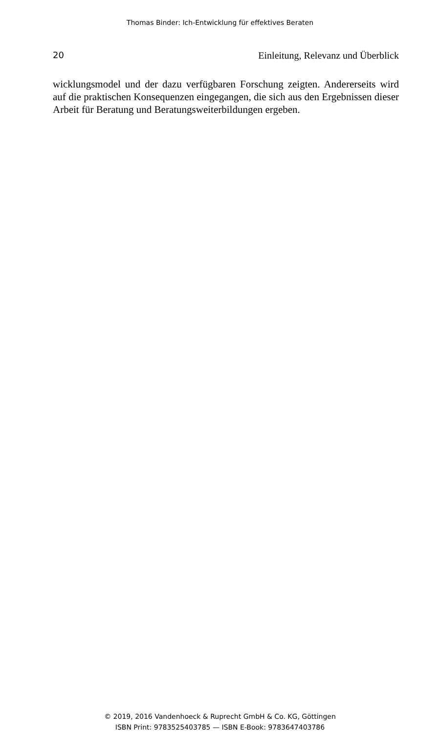Thomas Binder: Ich-Entwicklung für effektives Beraten
20 Einleitung, Relevanz und Überblick
wicklungsmodel und der dazu verfügbaren Forschung zeigten. Ande­rerseits wird auf die praktischen Konsequenzen eingegangen, die sich aus den Ergebnissen dieser Arbeit für Beratung und Beratungsweiter­bildungen ergeben.
© 2019, 2016 Vandenhoeck & Ruprecht GmbH & Co. KG, Göttingen
ISBN Print: 9783525403785 — ISBN E-Book: 9783647403786